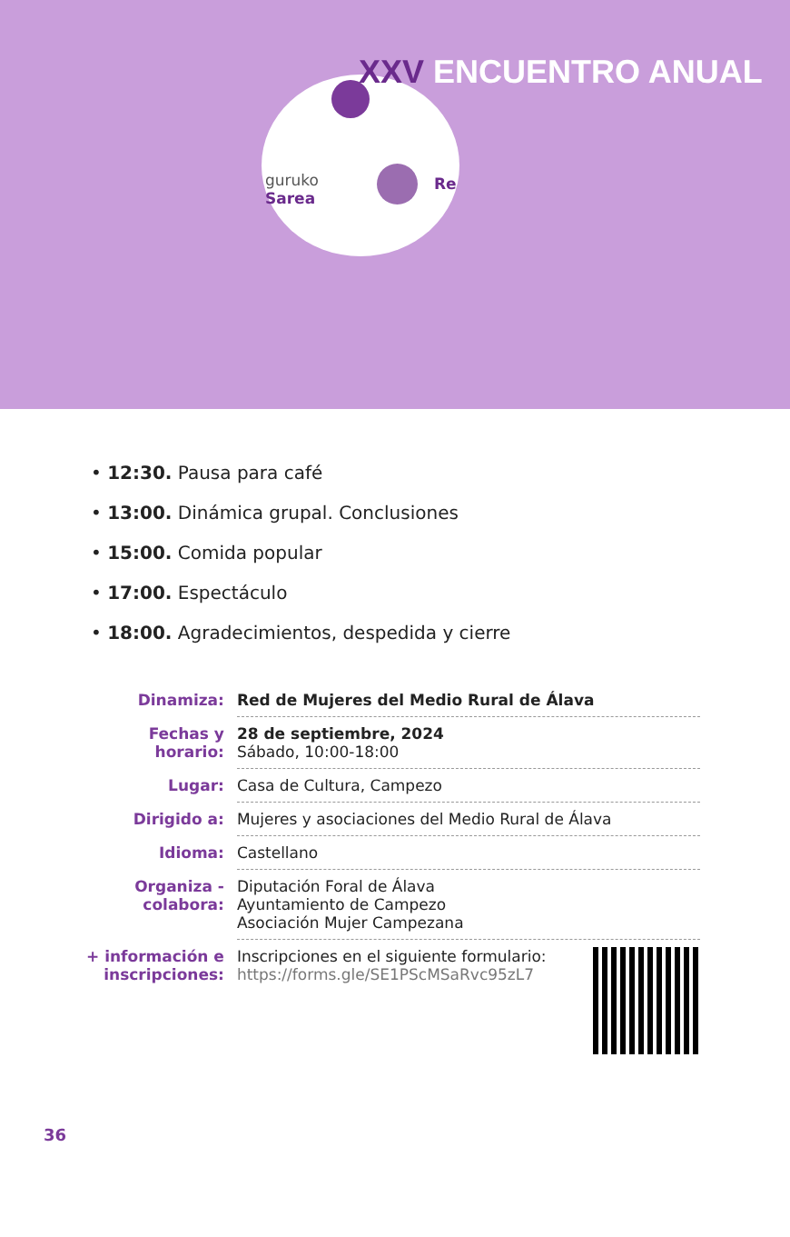XXV ENCUENTRO ANUAL
guruko
Sarea
Re
• 12:30. Pausa para café
• 13:00. Dinámica grupal. Conclusiones
• 15:00. Comida popular
• 17:00. Espectáculo
• 18:00. Agradecimientos, despedida y cierre
| Dinamiza: | Red de Mujeres del Medio Rural de Álava |
| Fechas y horario: | 28 de septiembre, 2024 Sábado, 10:00-18:00 |
| Lugar: | Casa de Cultura, Campezo |
| Dirigido a: | Mujeres y asociaciones del Medio Rural de Álava |
| Idioma: | Castellano |
| Organiza - colabora: | Diputación Foral de Álava Ayuntamiento de Campezo Asociación Mujer Campezana |
| + información e inscripciones: | Inscripciones en el siguiente formulario: https://forms.gle/SE1PScMSaRvc95zL7 |
36